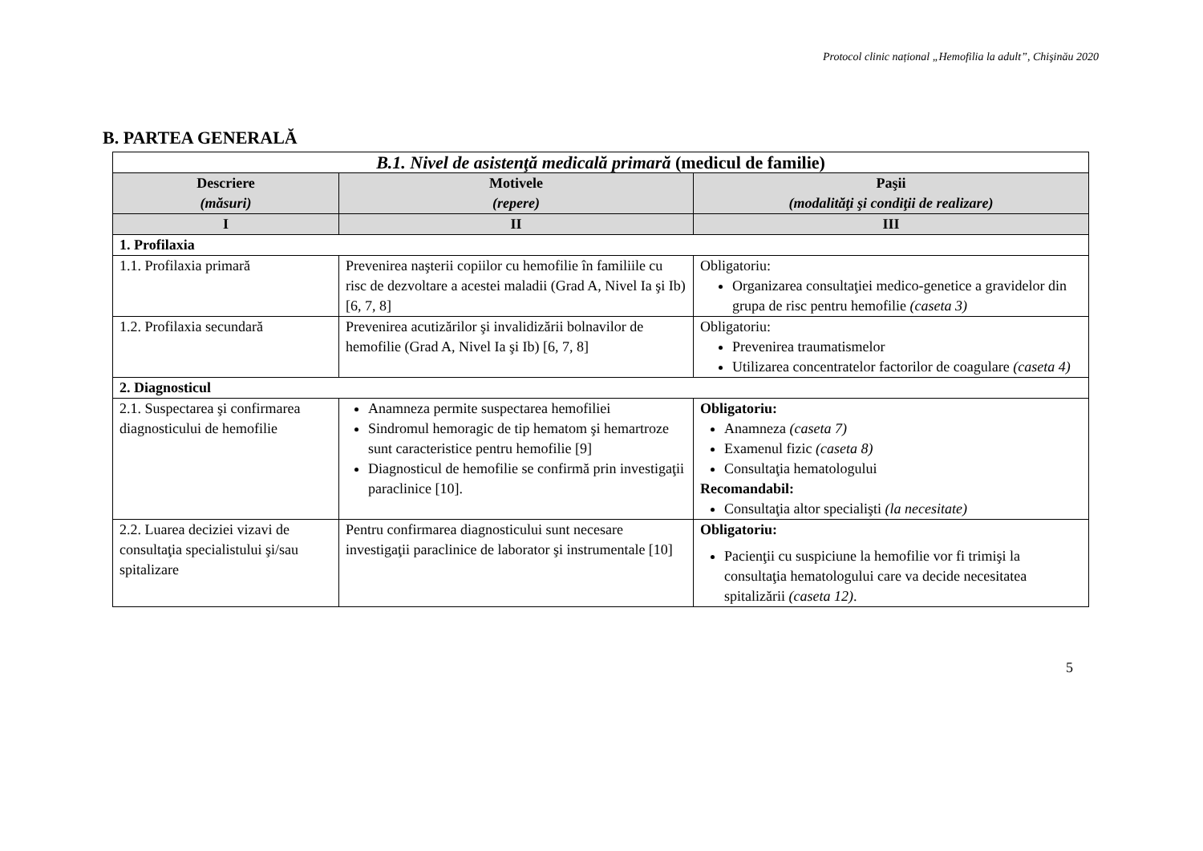Protocol clinic național „Hemofilia la adult”, Chişinău 2020
B. PARTEA GENERALĂ
| B.1. Nivel de asistenţă medicală primară (medicul de familie) | | |
| Descriere (măsuri) | Motivele (repere) | Paşii (modalităţi şi condiţii de realizare) |
| I | II | III |
| 1. Profilaxia | | |
| 1.1. Profilaxia primară | Prevenirea naşterii copiilor cu hemofilie în familiile cu risc de dezvoltare a acestei maladii (Grad A, Nivel Ia şi Ib) [6, 7, 8] | Obligatoriu: Organizarea consultaţiei medico-genetice a gravidelor din grupa de risc pentru hemofilie (caseta 3) |
| 1.2. Profilaxia secundară | Prevenirea acutizărilor şi invalidizării bolnavilor de hemofilie (Grad A, Nivel Ia şi Ib) [6, 7, 8] | Obligatoriu: Prevenirea traumatismelor Utilizarea concentratelor factorilor de coagulare (caseta 4) |
| 2. Diagnosticul | | |
| 2.1. Suspectarea şi confirmarea diagnosticului de hemofilie | Anamneza permite suspectarea hemofiliei Sindromul hemoragic de tip hematom şi hemartroze sunt caracteristice pentru hemofilie [9] Diagnosticul de hemofilie se confirmă prin investigaţii paraclinice [10]. | Obligatoriu: Anamneza (caseta 7) Examenul fizic (caseta 8) Consultaţia hematologului Recomandabil: Consultaţia altor specialişti (la necesitate) |
| 2.2. Luarea deciziei vizavi de consultaţia specialistului şi/sau spitalizare | Pentru confirmarea diagnosticului sunt necesare investigaţii paraclinice de laborator şi instrumentale [10] | Obligatoriu: Pacienţii cu suspiciune la hemofilie vor fi trimişi la consultaţia hematologului care va decide necesitatea spitalizării (caseta 12) . |
5